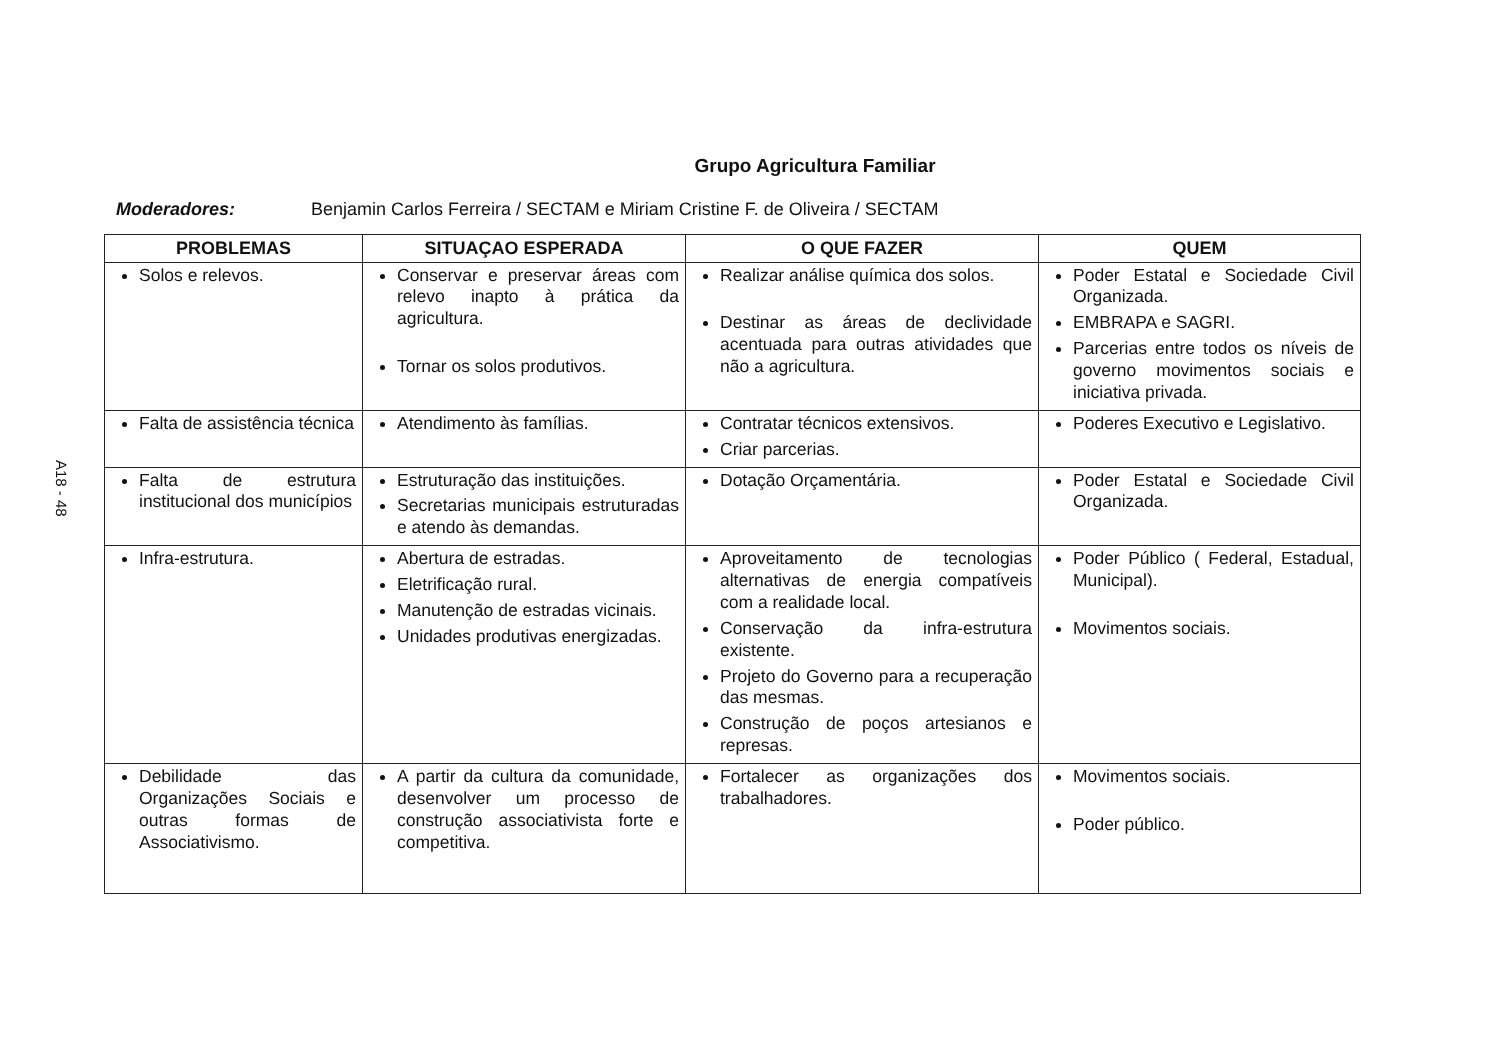A18 - 48
Grupo Agricultura Familiar
Moderadores: Benjamin Carlos Ferreira / SECTAM e Miriam Cristine F. de Oliveira / SECTAM
| PROBLEMAS | SITUAÇAO ESPERADA | O QUE FAZER | QUEM |
| --- | --- | --- | --- |
| Solos e relevos. | Conservar e preservar áreas com relevo inapto à prática da agricultura. Tornar os solos produtivos. | Realizar análise química dos solos. Destinar as áreas de declividade acentuada para outras atividades que não a agricultura. | Poder Estatal e Sociedade Civil Organizada. EMBRAPA e SAGRI. Parcerias entre todos os níveis de governo movimentos sociais e iniciativa privada. |
| Falta de assistência técnica | Atendimento às famílias. | Contratar técnicos extensivos. Criar parcerias. | Poderes Executivo e Legislativo. |
| Falta de estrutura institucional dos municípios | Estruturação das instituições. Secretarias municipais estruturadas e atendo às demandas. | Dotação Orçamentária. | Poder Estatal e Sociedade Civil Organizada. |
| Infra-estrutura. | Abertura de estradas. Eletrificação rural. Manutenção de estradas vicinais. Unidades produtivas energizadas. | Aproveitamento de tecnologias alternativas de energia compatíveis com a realidade local. Conservação da infra-estrutura existente. Projeto do Governo para a recuperação das mesmas. Construção de poços artesianos e represas. | Poder Público ( Federal, Estadual, Municipal). Movimentos sociais. |
| Debilidade das Organizações Sociais e outras formas de Associativismo. | A partir da cultura da comunidade, desenvolver um processo de construção associativista forte e competitiva. | Fortalecer as organizações dos trabalhadores. | Movimentos sociais. Poder público. |